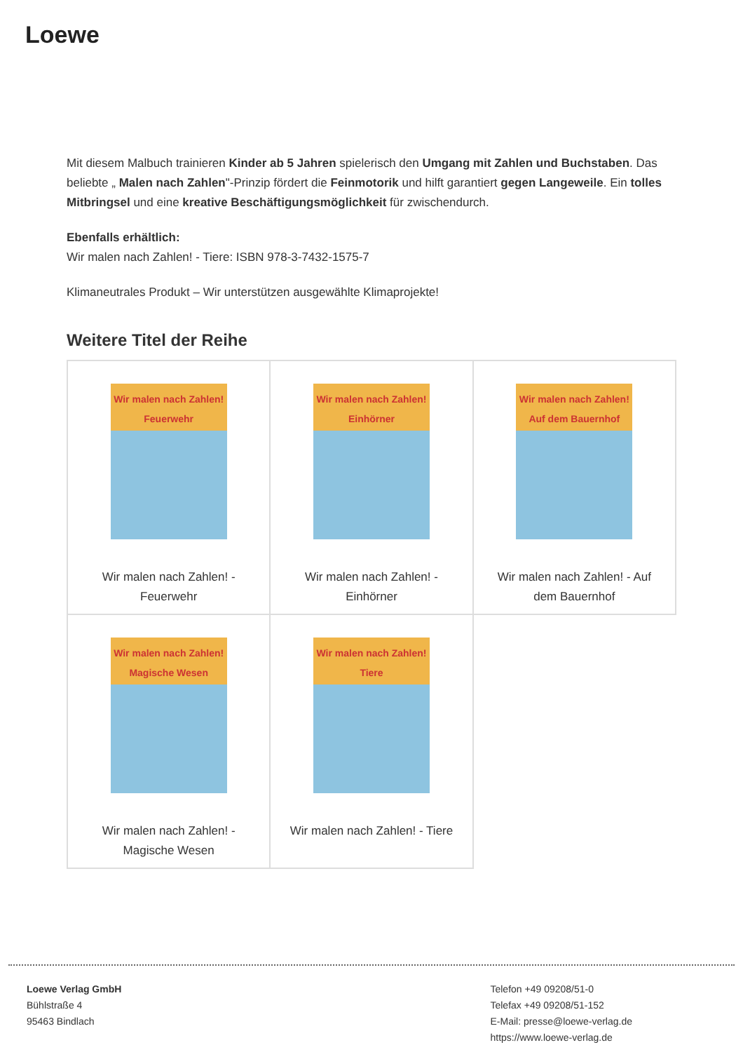Loewe
Mit diesem Malbuch trainieren Kinder ab 5 Jahren spielerisch den Umgang mit Zahlen und Buchstaben. Das beliebte „ Malen nach Zahlen"-Prinzip fördert die Feinmotorik und hilft garantiert gegen Langeweile. Ein tolles Mitbringsel und eine kreative Beschäftigungsmöglichkeit für zwischendurch.
Ebenfalls erhältlich:
Wir malen nach Zahlen! - Tiere: ISBN 978-3-7432-1575-7
Klimaneutrales Produkt – Wir unterstützen ausgewählte Klimaprojekte!
Weitere Titel der Reihe
| Wir malen nach Zahlen! Feuerwehr Wir malen nach Zahlen! - Feuerwehr | Wir malen nach Zahlen! Einhörner Wir malen nach Zahlen! - Einhörner | Wir malen nach Zahlen! Auf dem Bauernhof Wir malen nach Zahlen! - Auf dem Bauernhof |
| Wir malen nach Zahlen! Magische Wesen Wir malen nach Zahlen! - Magische Wesen | Wir malen nach Zahlen! Tiere Wir malen nach Zahlen! - Tiere | |
Loewe Verlag GmbH
Bühlstraße 4
95463 Bindlach
Telefon +49 09208/51-0
Telefax +49 09208/51-152
E-Mail: presse@loewe-verlag.de
https://www.loewe-verlag.de